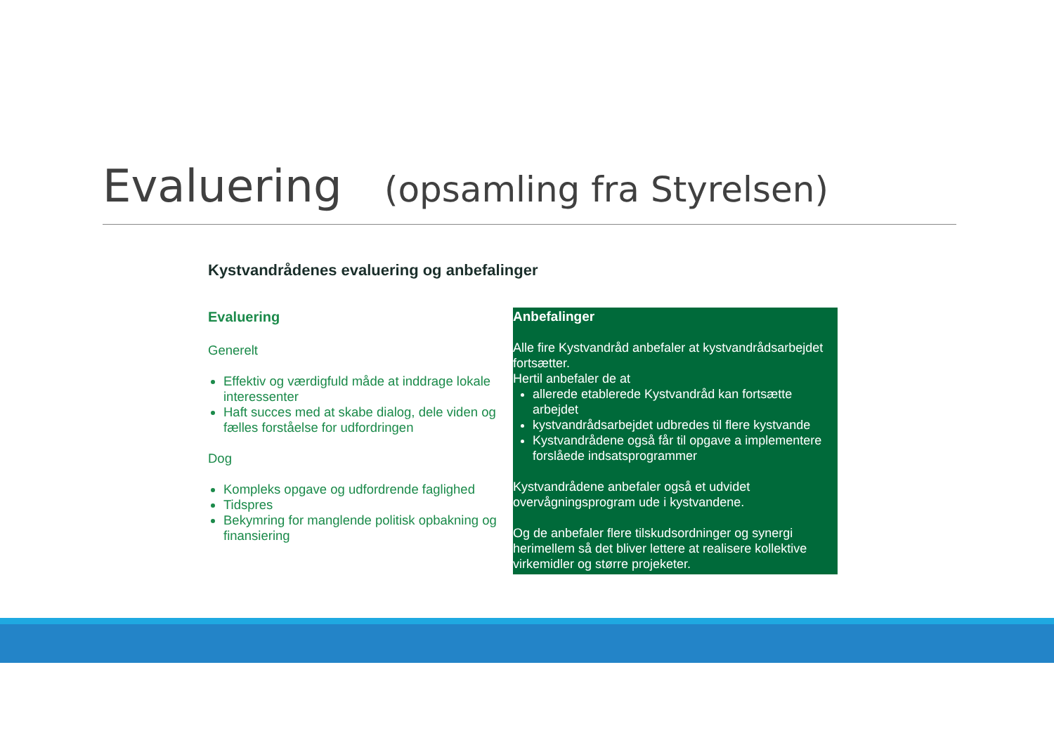Evaluering (opsamling fra Styrelsen)
Kystvandrådenes evaluering og anbefalinger
Evaluering
Generelt
Effektiv og værdigfuld måde at inddrage lokale interessenter
Haft succes med at skabe dialog, dele viden og fælles forståelse for udfordringen
Dog
Kompleks opgave og udfordrende faglighed
Tidspres
Bekymring for manglende politisk opbakning og finansiering
Anbefalinger
Alle fire Kystvandråd anbefaler at kystvandrådsarbejdet fortsætter.
Hertil anbefaler de at
allerede etablerede Kystvandråd kan fortsætte arbejdet
kystvandrådsarbejdet udbredes til flere kystvande
Kystvandrådene også får til opgave a implementere forslåede indsatsprogrammer
Kystvandrådene anbefaler også et udvidet overvågningsprogram ude i kystvandene.
Og de anbefaler flere tilskudsordninger og synergi herimellem så det bliver lettere at realisere kollektive virkemidler og større projeketer.